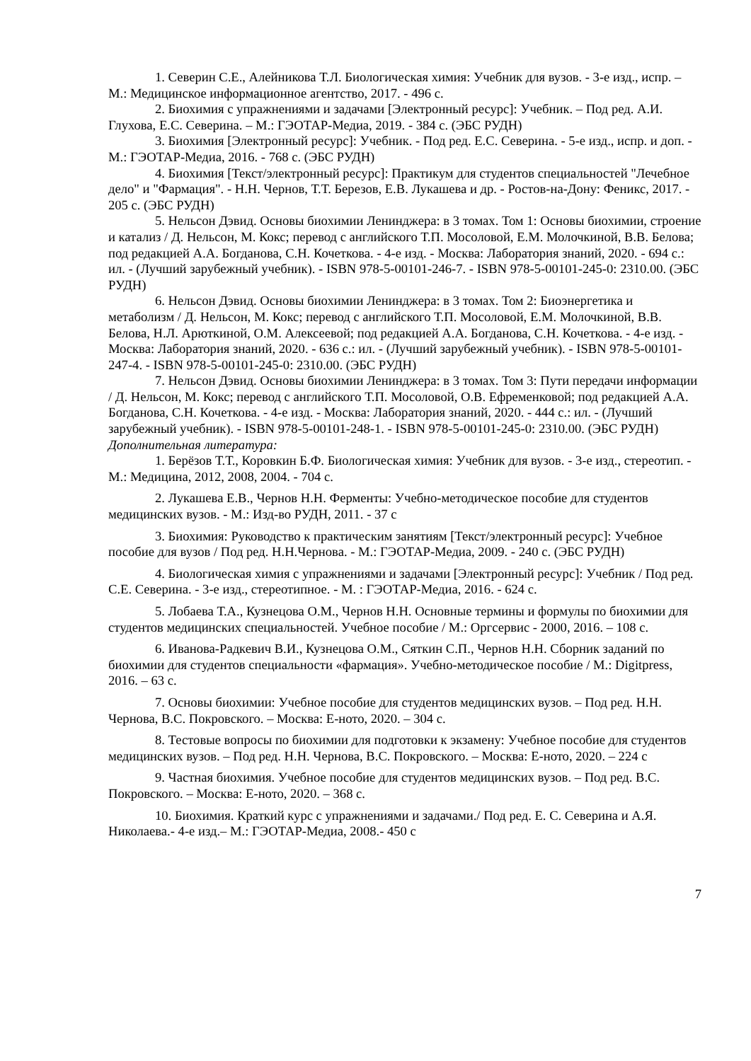1. Северин С.Е., Алейникова Т.Л. Биологическая химия: Учебник для вузов. - 3-е изд., испр. – М.: Медицинское информационное агентство, 2017. - 496 с.
2. Биохимия с упражнениями и задачами [Электронный ресурс]: Учебник. – Под ред. А.И. Глухова, Е.С. Северина. – М.: ГЭОТАР-Медиа, 2019. - 384 с. (ЭБС РУДН)
3. Биохимия [Электронный ресурс]: Учебник. - Под ред. Е.С. Северина. - 5-е изд., испр. и доп. - М.: ГЭОТАР-Медиа, 2016. - 768 с. (ЭБС РУДН)
4. Биохимия [Текст/электронный ресурс]: Практикум для студентов специальностей "Лечебное дело" и "Фармация". - Н.Н. Чернов, Т.Т. Березов, Е.В. Лукашева и др. - Ростов-на-Дону: Феникс, 2017. - 205 с. (ЭБС РУДН)
5. Нельсон Дэвид. Основы биохимии Ленинджера: в 3 томах. Том 1: Основы биохимии, строение и катализ / Д. Нельсон, М. Кокс; перевод с английского Т.П. Мосоловой, Е.М. Молочкиной, В.В. Белова; под редакцией А.А. Богданова, С.Н. Кочеткова. - 4-е изд. - Москва: Лаборатория знаний, 2020. - 694 с.: ил. - (Лучший зарубежный учебник). - ISBN 978-5-00101-246-7. - ISBN 978-5-00101-245-0: 2310.00. (ЭБС РУДН)
6. Нельсон Дэвид. Основы биохимии Ленинджера: в 3 томах. Том 2: Биоэнергетика и метаболизм / Д. Нельсон, М. Кокс; перевод с английского Т.П. Мосоловой, Е.М. Молочкиной, В.В. Белова, Н.Л. Арюткиной, О.М. Алексеевой; под редакцией А.А. Богданова, С.Н. Кочеткова. - 4-е изд. - Москва: Лаборатория знаний, 2020. - 636 с.: ил. - (Лучший зарубежный учебник). - ISBN 978-5-00101-247-4. - ISBN 978-5-00101-245-0: 2310.00. (ЭБС РУДН)
7. Нельсон Дэвид. Основы биохимии Ленинджера: в 3 томах. Том 3: Пути передачи информации / Д. Нельсон, М. Кокс; перевод с английского Т.П. Мосоловой, О.В. Ефременковой; под редакцией А.А. Богданова, С.Н. Кочеткова. - 4-е изд. - Москва: Лаборатория знаний, 2020. - 444 с.: ил. - (Лучший зарубежный учебник). - ISBN 978-5-00101-248-1. - ISBN 978-5-00101-245-0: 2310.00. (ЭБС РУДН)
Дополнительная литература:
1. Берёзов Т.Т., Коровкин Б.Ф. Биологическая химия: Учебник для вузов. - 3-е изд., стереотип. - М.: Медицина, 2012, 2008, 2004. - 704 с.
2. Лукашева Е.В., Чернов Н.Н. Ферменты: Учебно-методическое пособие для студентов медицинских вузов. - М.: Изд-во РУДН, 2011. - 37 с
3. Биохимия: Руководство к практическим занятиям [Текст/электронный ресурс]: Учебное пособие для вузов / Под ред. Н.Н.Чернова. - М.: ГЭОТАР-Медиа, 2009. - 240 с. (ЭБС РУДН)
4. Биологическая химия с упражнениями и задачами [Электронный ресурс]: Учебник / Под ред. С.Е. Северина. - 3-е изд., стереотипное. - М. : ГЭОТАР-Медиа, 2016. - 624 с.
5. Лобаева Т.А., Кузнецова О.М., Чернов Н.Н. Основные термины и формулы по биохимии для студентов медицинских специальностей. Учебное пособие / М.: Оргсервис - 2000, 2016. – 108 с.
6. Иванова-Радкевич В.И., Кузнецова О.М., Сяткин С.П., Чернов Н.Н. Сборник заданий по биохимии для студентов специальности «фармация». Учебно-методическое пособие / М.: Digitpress, 2016. – 63 с.
7. Основы биохимии: Учебное пособие для студентов медицинских вузов. – Под ред. Н.Н. Чернова, В.С. Покровского. – Москва: Е-ното, 2020. – 304 с.
8. Тестовые вопросы по биохимии для подготовки к экзамену: Учебное пособие для студентов медицинских вузов. – Под ред. Н.Н. Чернова, В.С. Покровского. – Москва: Е-ното, 2020. – 224 с
9. Частная биохимия. Учебное пособие для студентов медицинских вузов. – Под ред. В.С. Покровского. – Москва: Е-ното, 2020. – 368 с.
10. Биохимия. Краткий курс с упражнениями и задачами./ Под ред. Е. С. Северина и А.Я. Николаева.- 4-е изд.– М.: ГЭОТАР-Медиа, 2008.- 450 с
7